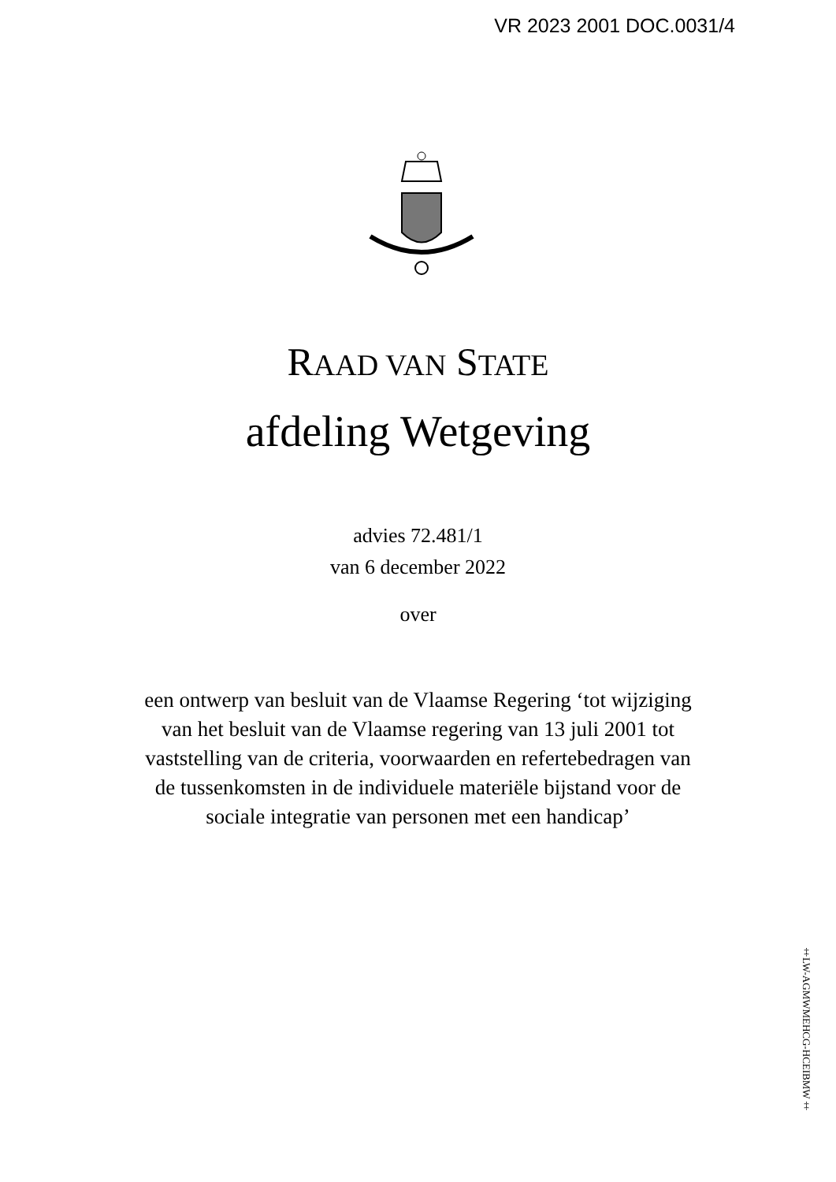VR 2023 2001 DOC.0031/4
RAAD VAN STATE
afdeling Wetgeving
advies 72.481/1
van 6 december 2022
over
een ontwerp van besluit van de Vlaamse Regering ‘tot wijziging
van het besluit van de Vlaamse regering van 13 juli 2001 tot
vaststelling van de criteria, voorwaarden en refertebedragen van
de tussenkomsten in de individuele materiële bijstand voor de
sociale integratie van personen met een handicap’
‡LW-AGMWMEHCG-HCEIBMW‡